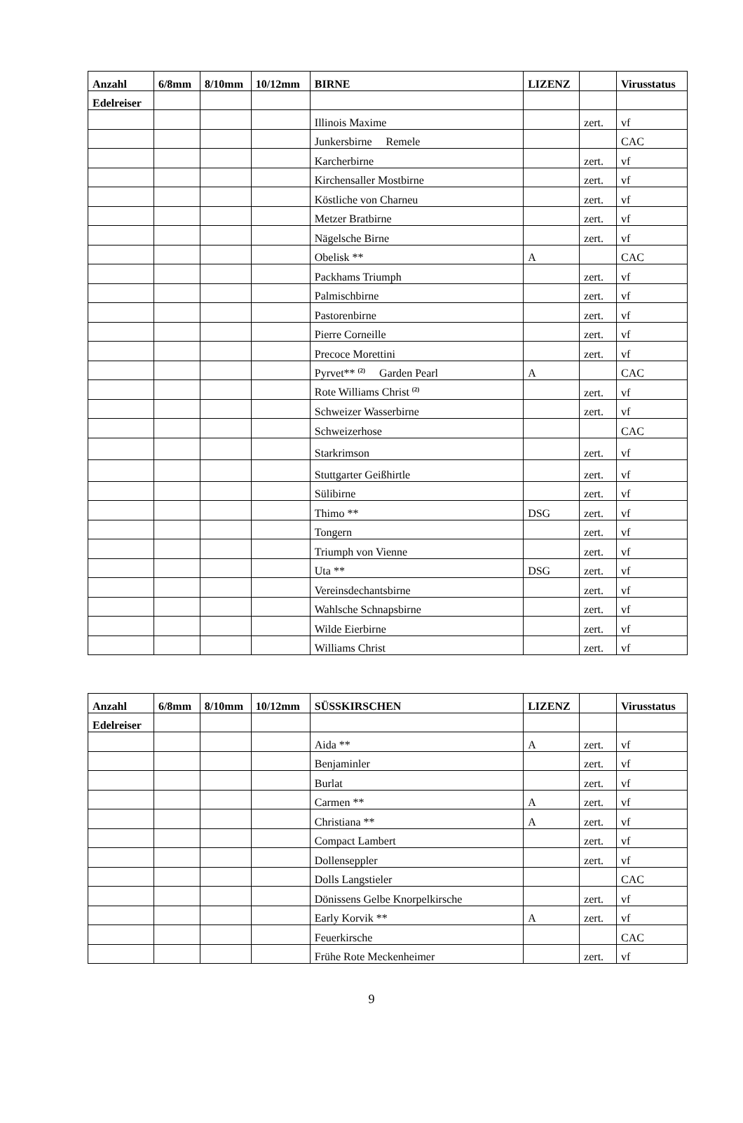| Anzahl | 6/8mm | 8/10mm | 10/12mm | BIRNE | LIZENZ | | Virusstatus |
| --- | --- | --- | --- | --- | --- | --- | --- |
| Edelreiser | | | | | | | |
| | | | | Illinois Maxime | | zert. | vf |
| | | | | Junkersbirne Remele | | | CAC |
| | | | | Karcherbirne | | zert. | vf |
| | | | | Kirchensaller Mostbirne | | zert. | vf |
| | | | | Köstliche von Charneu | | zert. | vf |
| | | | | Metzer Bratbirne | | zert. | vf |
| | | | | Nägelsche Birne | | zert. | vf |
| | | | | Obelisk ** | A | | CAC |
| | | | | Packhams Triumph | | zert. | vf |
| | | | | Palmischbirne | | zert. | vf |
| | | | | Pastorenbirne | | zert. | vf |
| | | | | Pierre Corneille | | zert. | vf |
| | | | | Precoce Morettini | | zert. | vf |
| | | | | Pyrvet** <sup>(2)</sup> Garden Pearl | A | | CAC |
| | | | | Rote Williams Christ <sup>(2)</sup> | | zert. | vf |
| | | | | Schweizer Wasserbirne | | zert. | vf |
| | | | | Schweizerhose | | | CAC |
| | | | | Starkrimson | | zert. | vf |
| | | | | Stuttgarter Geißhirtle | | zert. | vf |
| | | | | Sülibirne | | zert. | vf |
| | | | | Thimo ** | DSG | zert. | vf |
| | | | | Tongern | | zert. | vf |
| | | | | Triumph von Vienne | | zert. | vf |
| | | | | Uta ** | DSG | zert. | vf |
| | | | | Vereinsdechantsbirne | | zert. | vf |
| | | | | Wahlsche Schnapsbirne | | zert. | vf |
| | | | | Wilde Eierbirne | | zert. | vf |
| | | | | Williams Christ | | zert. | vf |
| Anzahl | 6/8mm | 8/10mm | 10/12mm | SÜSSKIRSCHEN | LIZENZ | | Virusstatus |
| --- | --- | --- | --- | --- | --- | --- | --- |
| Edelreiser | | | | | | | |
| | | | | Aida ** | A | zert. | vf |
| | | | | Benjaminler | | zert. | vf |
| | | | | Burlat | | zert. | vf |
| | | | | Carmen ** | A | zert. | vf |
| | | | | Christiana ** | A | zert. | vf |
| | | | | Compact Lambert | | zert. | vf |
| | | | | Dollenseppler | | zert. | vf |
| | | | | Dolls Langstieler | | | CAC |
| | | | | Dönissens Gelbe Knorpelkirsche | | zert. | vf |
| | | | | Early Korvik ** | A | zert. | vf |
| | | | | Feuerkirsche | | | CAC |
| | | | | Frühe Rote Meckenheimer | | zert. | vf |
9